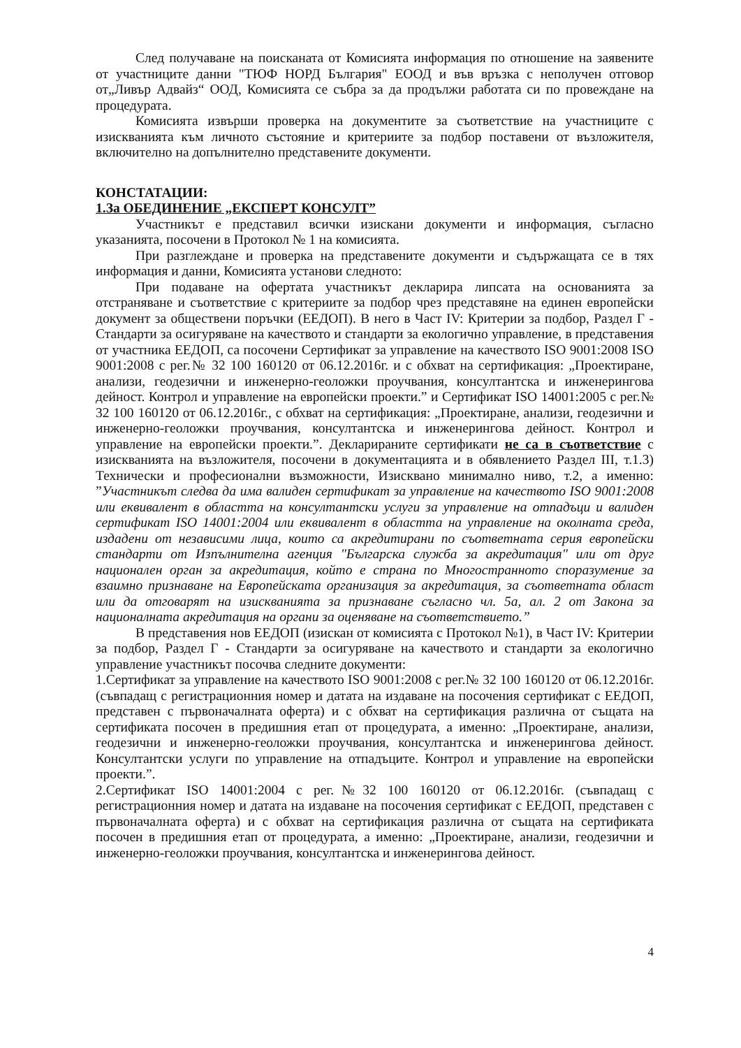След получаване на поисканата от Комисията информация по отношение на заявените от участниците данни "ТЮФ НОРД България" ЕООД и във връзка с неполучен отговор от„Ливър Адвайз“ ООД, Комисията се събра за да продължи работата си по провеждане на процедурата.
Комисията извърши проверка на документите за съответствие на участниците с изискванията към личното състояние и критериите за подбор поставени от възложителя, включително на допълнително представените документи.
КОНСТАТАЦИИ:
1.За ОБЕДИНЕНИЕ „ЕКСПЕРТ КОНСУЛТ”
Участникът е представил всички изискани документи и информация, съгласно указанията, посочени в Протокол № 1 на комисията.
При разглеждане и проверка на представените документи и съдържащата се в тях информация и данни, Комисията установи следното:
При подаване на офертата участникът декларира липсата на основанията за отстраняване и съответствие с критериите за подбор чрез представяне на единен европейски документ за обществени поръчки (ЕЕДОП). В него в Част IV: Критерии за подбор, Раздел Г - Стандарти за осигуряване на качеството и стандарти за екологично управление, в представения от участника ЕЕДОП, са посочени Сертификат за управление на качеството ISO 9001:2008 ISO 9001:2008 с рег.№ 32 100 160120 от 06.12.2016г. и с обхват на сертификация: „Проектиране, анализи, геодезични и инженерно-геоложки проучвания, консултантска и инженерингова дейност. Контрол и управление на европейски проекти.” и Сертификат ISO 14001:2005 с рег.№ 32 100 160120 от 06.12.2016г., с обхват на сертификация: „Проектиране, анализи, геодезични и инженерно-геоложки проучвания, консултантска и инженерингова дейност. Контрол и управление на европейски проекти.”. Декларираните сертификати не са в съответствие с изискванията на възложителя, посочени в документацията и в обявлението Раздел III, т.1.3) Технически и професионални възможности, Изисквано минимално ниво, т.2, а именно: ”Участникът следва да има валиден сертификат за управление на качеството ISO 9001:2008 или еквивалент в областта на консултантски услуги за управление на отпадъци и валиден сертификат ISO 14001:2004 или еквивалент в областта на управление на околната среда, издадени от независими лица, които са акредитирани по съответната серия европейски стандарти от Изпълнителна агенция "Българска служба за акредитация" или от друг национален орган за акредитация, който е страна по Многостранното споразумение за взаимно признаване на Европейската организация за акредитация, за съответната област или да отговарят на изискванията за признаване съгласно чл. 5а, ал. 2 от Закона за националната акредитация на органи за оценяване на съответствието.”
В представения нов ЕЕДОП (изискан от комисията с Протокол №1), в Част IV: Критерии за подбор, Раздел Г - Стандарти за осигуряване на качеството и стандарти за екологично управление участникът посочва следните документи:
1.Сертификат за управление на качеството ISO 9001:2008 с рег.№ 32 100 160120 от 06.12.2016г.(съвпадащ с регистрационния номер и датата на издаване на посочения сертификат с ЕЕДОП, представен с първоначалната оферта) и с обхват на сертификация различна от същата на сертификата посочен в предишния етап от процедурата, а именно: „Проектиране, анализи, геодезични и инженерно-геоложки проучвания, консултантска и инженерингова дейност. Консултантски услуги по управление на отпадъците. Контрол и управление на европейски проекти.”.
2.Сертификат ISO 14001:2004 с рег.№32 100 160120 от 06.12.2016г. (съвпадащ с регистрационния номер и датата на издаване на посочения сертификат с ЕЕДОП, представен с първоначалната оферта) и с обхват на сертификация различна от същата на сертификата посочен в предишния етап от процедурата, а именно: „Проектиране, анализи, геодезични и инженерно-геоложки проучвания, консултантска и инженерингова дейност.
4